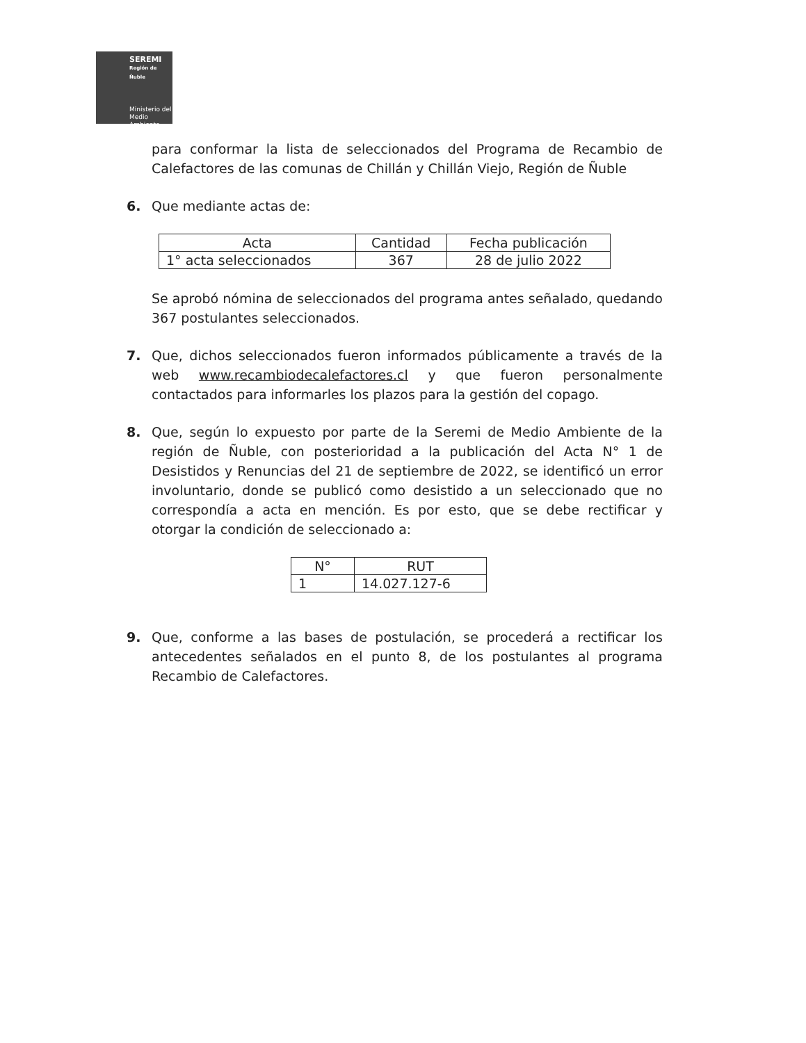SEREMI
Región de Ñuble
Ministerio del
Medio Ambiente
para conformar la lista de seleccionados del Programa de Recambio de Calefactores de las comunas de Chillán y Chillán Viejo, Región de Ñuble
6. Que mediante actas de:
| Acta | Cantidad | Fecha publicación |
| --- | --- | --- |
| 1° acta seleccionados | 367 | 28 de julio 2022 |
Se aprobó nómina de seleccionados del programa antes señalado, quedando 367 postulantes seleccionados.
7. Que, dichos seleccionados fueron informados públicamente a través de la web www.recambiodecalefactores.cl y que fueron personalmente contactados para informarles los plazos para la gestión del copago.
8. Que, según lo expuesto por parte de la Seremi de Medio Ambiente de la región de Ñuble, con posterioridad a la publicación del Acta N° 1 de Desistidos y Renuncias del 21 de septiembre de 2022, se identificó un error involuntario, donde se publicó como desistido a un seleccionado que no correspondía a acta en mención. Es por esto, que se debe rectificar y otorgar la condición de seleccionado a:
| N° | RUT |
| --- | --- |
| 1 | 14.027.127-6 |
9. Que, conforme a las bases de postulación, se procederá a rectificar los antecedentes señalados en el punto 8, de los postulantes al programa Recambio de Calefactores.